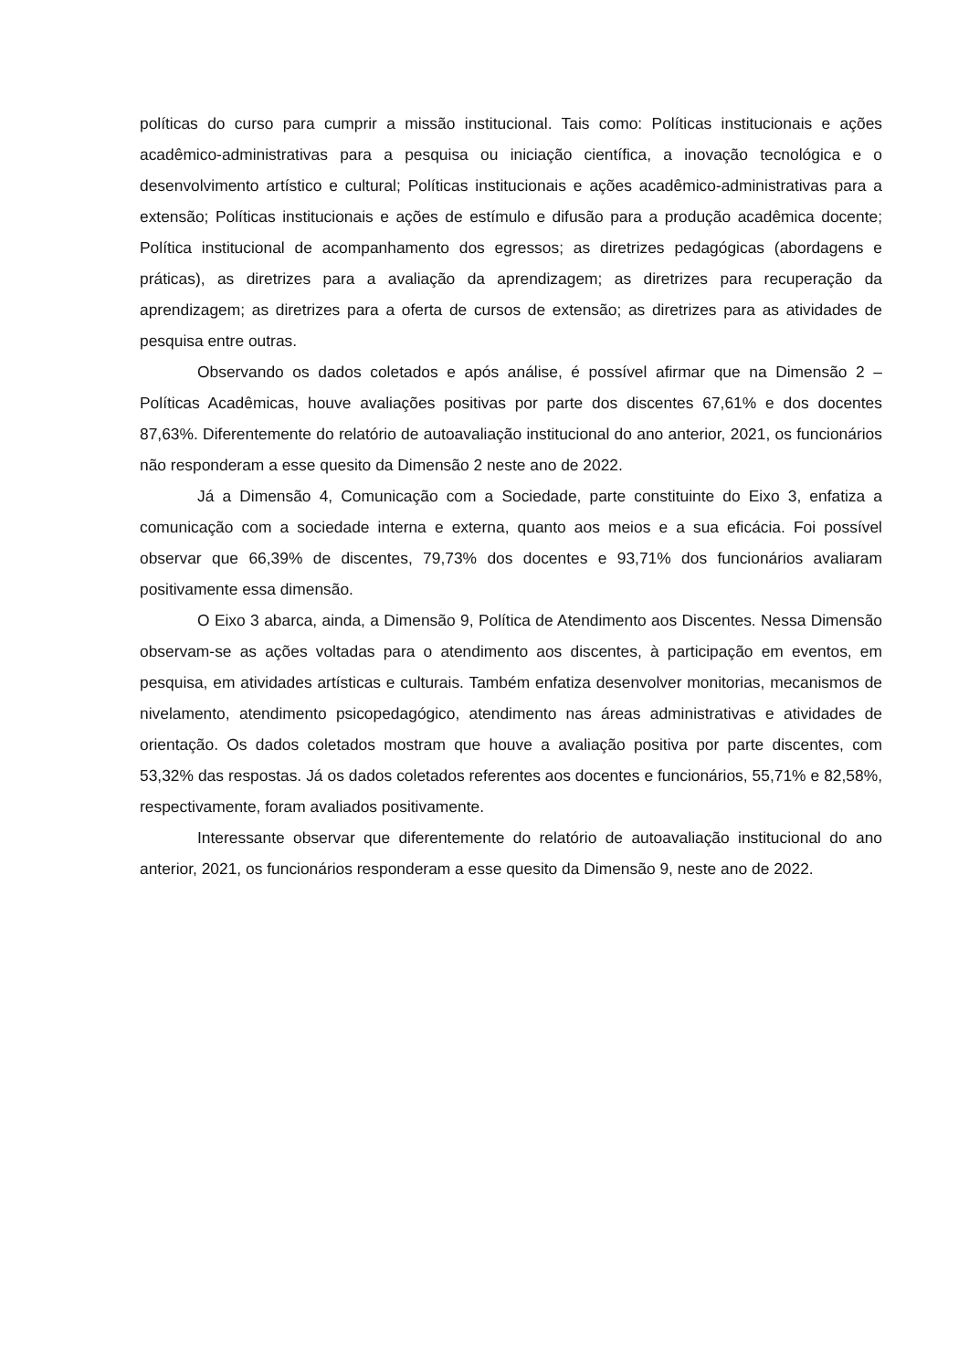políticas do curso para cumprir a missão institucional. Tais como: Políticas institucionais e ações acadêmico-administrativas para a pesquisa ou iniciação científica, a inovação tecnológica e o desenvolvimento artístico e cultural; Políticas institucionais e ações acadêmico-administrativas para a extensão; Políticas institucionais e ações de estímulo e difusão para a produção acadêmica docente; Política institucional de acompanhamento dos egressos; as diretrizes pedagógicas (abordagens e práticas), as diretrizes para a avaliação da aprendizagem; as diretrizes para recuperação da aprendizagem; as diretrizes para a oferta de cursos de extensão; as diretrizes para as atividades de pesquisa entre outras.
Observando os dados coletados e após análise, é possível afirmar que na Dimensão 2 – Políticas Acadêmicas, houve avaliações positivas por parte dos discentes 67,61% e dos docentes 87,63%. Diferentemente do relatório de autoavaliação institucional do ano anterior, 2021, os funcionários não responderam a esse quesito da Dimensão 2 neste ano de 2022.
Já a Dimensão 4, Comunicação com a Sociedade, parte constituinte do Eixo 3, enfatiza a comunicação com a sociedade interna e externa, quanto aos meios e a sua eficácia. Foi possível observar que 66,39% de discentes, 79,73% dos docentes e 93,71% dos funcionários avaliaram positivamente essa dimensão.
O Eixo 3 abarca, ainda, a Dimensão 9, Política de Atendimento aos Discentes. Nessa Dimensão observam-se as ações voltadas para o atendimento aos discentes, à participação em eventos, em pesquisa, em atividades artísticas e culturais. Também enfatiza desenvolver monitorias, mecanismos de nivelamento, atendimento psicopedagógico, atendimento nas áreas administrativas e atividades de orientação. Os dados coletados mostram que houve a avaliação positiva por parte discentes, com 53,32% das respostas. Já os dados coletados referentes aos docentes e funcionários, 55,71% e 82,58%, respectivamente, foram avaliados positivamente.
Interessante observar que diferentemente do relatório de autoavaliação institucional do ano anterior, 2021, os funcionários responderam a esse quesito da Dimensão 9, neste ano de 2022.